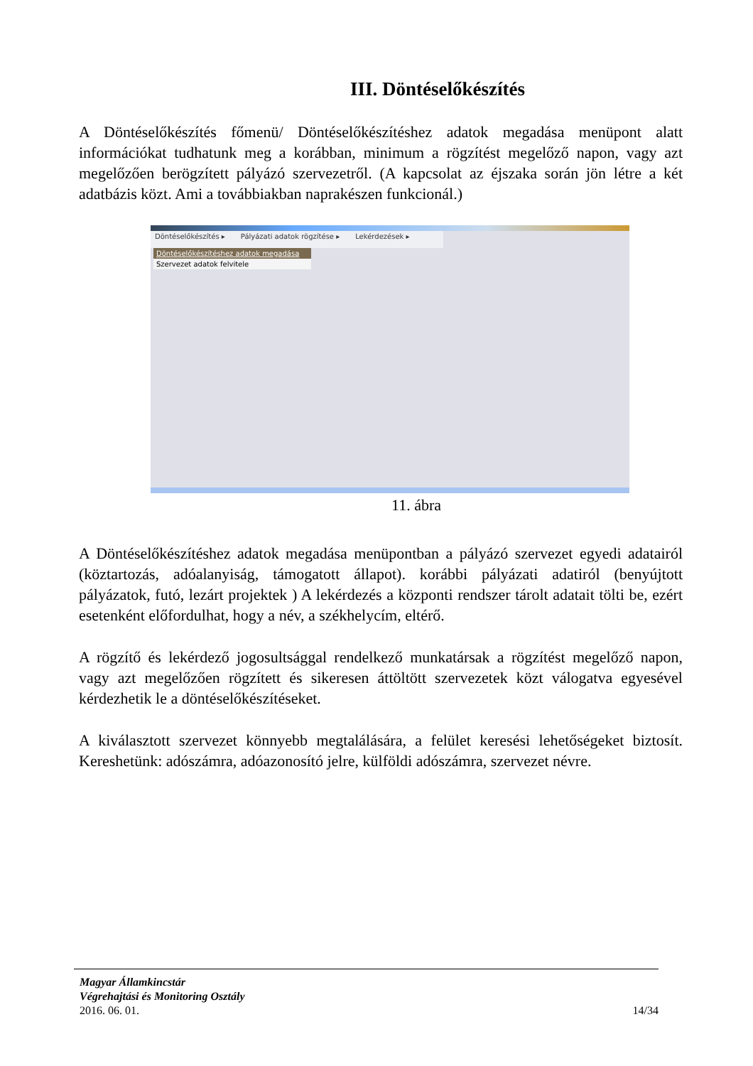III. Döntéselőkészítés
A Döntéselőkészítés főmenü/ Döntéselőkészítéshez adatok megadása menüpont alatt információkat tudhatunk meg a korábban, minimum a rögzítést megelőző napon, vagy azt megelőzően berögzített pályázó szervezetről. (A kapcsolat az éjszaka során jön létre a két adatbázis közt. Ami a továbbiakban naprakészen funkcionál.)
Döntéselőkészítés ▸ Pályázati adatok rögzítése ▸ Lekérdezések ▸
Döntéselőkészítéshez adatok megadása
Szervezet adatok felvitele
11. ábra
A Döntéselőkészítéshez adatok megadása menüpontban a pályázó szervezet egyedi adatairól (köztartozás, adóalanyiság, támogatott állapot). korábbi pályázati adatiról (benyújtott pályázatok, futó, lezárt projektek ) A lekérdezés a központi rendszer tárolt adatait tölti be, ezért esetenként előfordulhat, hogy a név, a székhelycím, eltérő.
A rögzítő és lekérdező jogosultsággal rendelkező munkatársak a rögzítést megelőző napon, vagy azt megelőzően rögzített és sikeresen áttöltött szervezetek közt válogatva egyesével kérdezhetik le a döntéselőkészítéseket.
A kiválasztott szervezet könnyebb megtalálására, a felület keresési lehetőségeket biztosít. Kereshetünk: adószámra, adóazonosító jelre, külföldi adószámra, szervezet névre.
Magyar Államkincstár
Végrehajtási és Monitoring Osztály
2016. 06. 01. 14/34